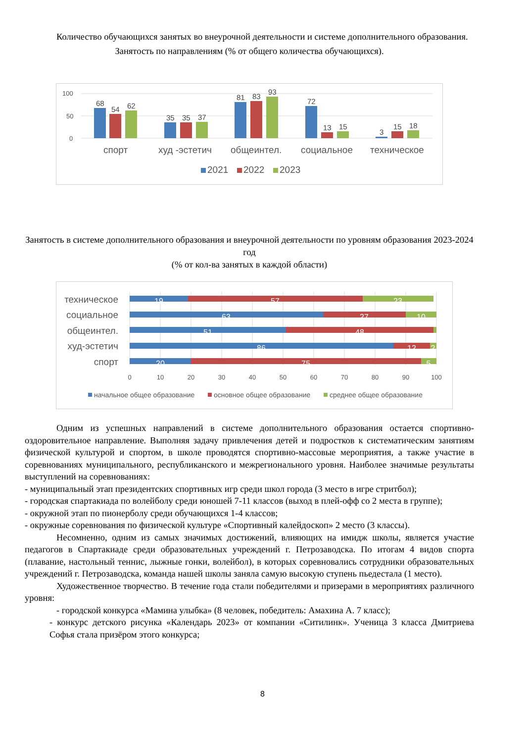Количество обучающихся занятых во внеурочной деятельности и системе дополнительного образования.
Занятость по направлениям (% от общего количества обучающихся).
100
50
0
68
54
62
35
35
37
81
83
93
72
13
15
3
15
18
спорт
худ -эстетич
общеинтел.
социальное
техническое
2021
2022
2023
Занятость в системе дополнительного образования и внеурочной деятельности по уровням образования 2023-2024 год
(% от кол-ва занятых в каждой области)
техническое
социальное
общеинтел.
худ-эстетич
спорт
19
57
23
63
27
10
51
48
86
12
2
20
75
5
0
10
20
30
40
50
60
70
80
90
100
начальное общее образование
основное общее образование
среднее общее образование
Одним из успешных направлений в системе дополнительного образования остается спортивно-оздоровительное направление. Выполняя задачу привлечения детей и подростков к систематическим занятиям физической культурой и спортом, в школе проводятся спортивно-массовые мероприятия, а также участие в соревнованиях муниципального, республиканского и межрегионального уровня. Наиболее значимые результаты выступлений на соревнованиях:
- муниципальный этап президентских спортивных игр среди школ города (3 место в игре стритбол);
- городская спартакиада по волейболу среди юношей 7-11 классов (выход в плей-офф со 2 места в группе);
- окружной этап по пионерболу среди обучающихся 1-4 классов;
- окружные соревнования по физической культуре «Спортивный калейдоскоп» 2 место (3 классы).
Несомненно, одним из самых значимых достижений, влияющих на имидж школы, является участие педагогов в Спартакиаде среди образовательных учреждений г. Петрозаводска. По итогам 4 видов спорта (плавание, настольный теннис, лыжные гонки, волейбол), в которых соревновались сотрудники образовательных учреждений г. Петрозаводска, команда нашей школы заняла самую высокую ступень пьедестала (1 место).
Художественное творчество. В течение года стали победителями и призерами в мероприятиях различного уровня:
- городской конкурса «Мамина улыбка» (8 человек, победитель: Амахина А. 7 класс);
- конкурс детского рисунка «Календарь 2023» от компании «Ситилинк». Ученица 3 класса Дмитриева Софья стала призёром этого конкурса;
8